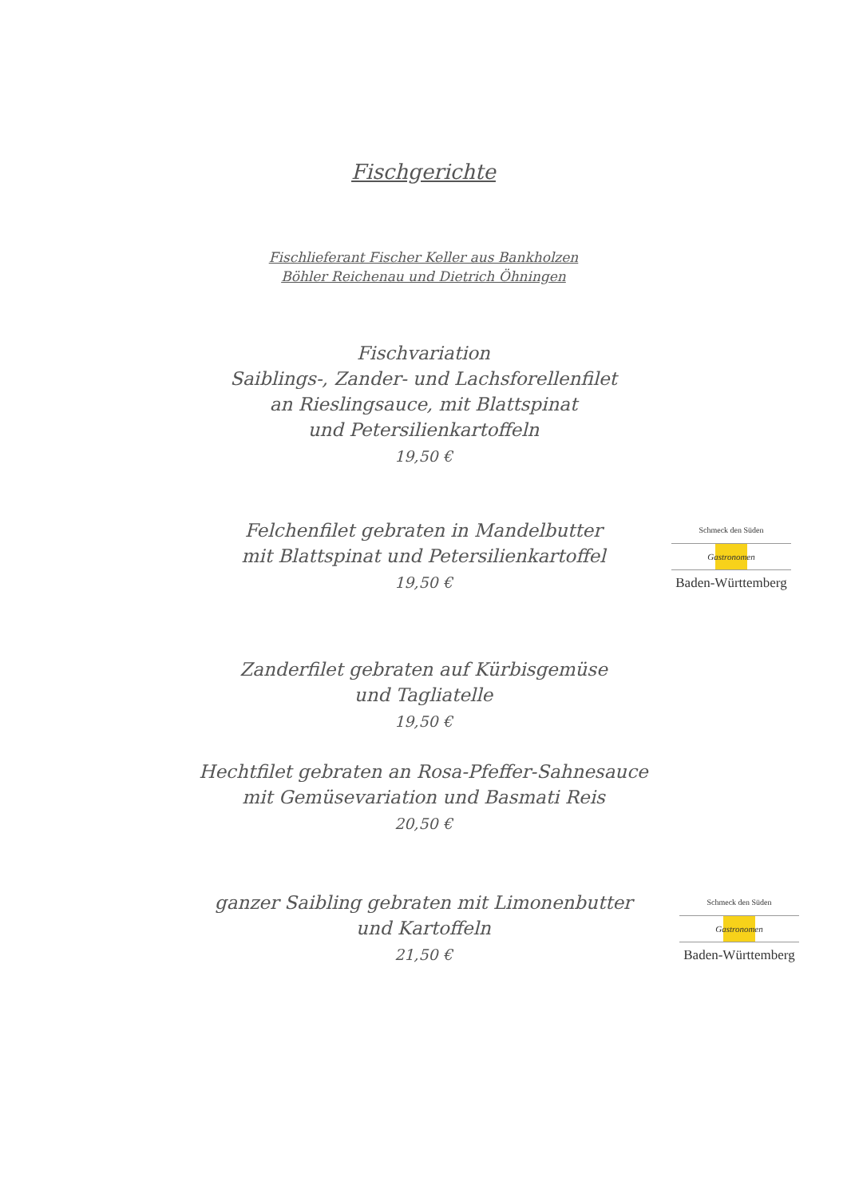Fischgerichte
Fischlieferant Fischer Keller aus Bankholzen
Böhler Reichenau und Dietrich Öhningen
Fischvariation
Saiblings-, Zander- und Lachsforellenfilet
an Rieslingsauce, mit Blattspinat
und Petersilienkartoffeln
19,50 €
Schmeck den Süden
Gastronomen
Baden-Württemberg
Felchenfilet gebraten in Mandelbutter
mit Blattspinat und Petersilienkartoffel
19,50 €
Zanderfilet gebraten auf Kürbisgemüse
und Tagliatelle
19,50 €
Hechtfilet gebraten an Rosa-Pfeffer-Sahnesauce
mit Gemüsevariation und Basmati Reis
20,50 €
Schmeck den Süden
Gastronomen
Baden-Württemberg
ganzer Saibling gebraten mit Limonenbutter
und Kartoffeln
21,50 €